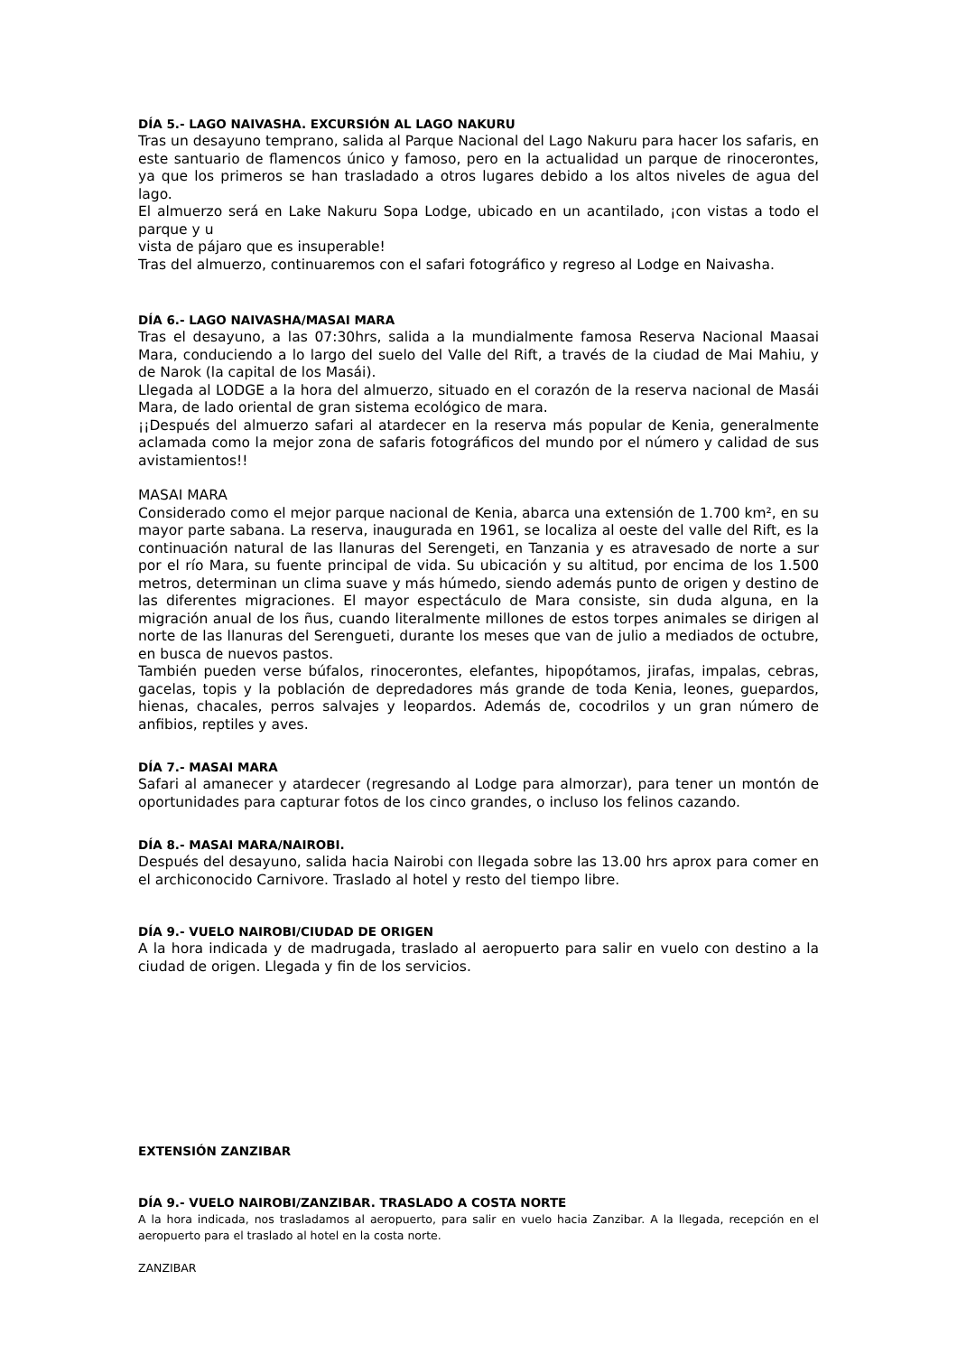DÍA 5.- LAGO NAIVASHA. EXCURSIÓN AL LAGO NAKURU
Tras un desayuno temprano, salida al Parque Nacional del Lago Nakuru para hacer los safaris, en este santuario de flamencos único y famoso, pero en la actualidad un parque de rinocerontes, ya que los primeros se han trasladado a otros lugares debido a los altos niveles de agua del lago.
El almuerzo será en Lake Nakuru Sopa Lodge, ubicado en un acantilado, ¡con vistas a todo el parque y u
vista de pájaro que es insuperable!
Tras del almuerzo, continuaremos con el safari fotográfico y regreso al Lodge en Naivasha.
DÍA 6.- LAGO NAIVASHA/MASAI MARA
Tras el desayuno, a las 07:30hrs, salida a la mundialmente famosa Reserva Nacional Maasai Mara, conduciendo a lo largo del suelo del Valle del Rift, a través de la ciudad de Mai Mahiu, y de Narok (la capital de los Masái).
Llegada al LODGE a la hora del almuerzo, situado en el corazón de la reserva nacional de Masái Mara, de lado oriental de gran sistema ecológico de mara.
¡¡Después del almuerzo safari al atardecer en la reserva más popular de Kenia, generalmente aclamada como la mejor zona de safaris fotográficos del mundo por el número y calidad de sus avistamientos!!
MASAI MARA
Considerado como el mejor parque nacional de Kenia, abarca una extensión de 1.700 km², en su mayor parte sabana. La reserva, inaugurada en 1961, se localiza al oeste del valle del Rift, es la continuación natural de las llanuras del Serengeti, en Tanzania y es atravesado de norte a sur por el río Mara, su fuente principal de vida. Su ubicación y su altitud, por encima de los 1.500 metros, determinan un clima suave y más húmedo, siendo además punto de origen y destino de las diferentes migraciones. El mayor espectáculo de Mara consiste, sin duda alguna, en la migración anual de los ñus, cuando literalmente millones de estos torpes animales se dirigen al norte de las llanuras del Serengueti, durante los meses que van de julio a mediados de octubre, en busca de nuevos pastos.
También pueden verse búfalos, rinocerontes, elefantes, hipopótamos, jirafas, impalas, cebras, gacelas, topis y la población de depredadores más grande de toda Kenia, leones, guepardos, hienas, chacales, perros salvajes y leopardos. Además de, cocodrilos y un gran número de anfibios, reptiles y aves.
DÍA 7.- MASAI MARA
Safari al amanecer y atardecer (regresando al Lodge para almorzar), para tener un montón de oportunidades para capturar fotos de los cinco grandes, o incluso los felinos cazando.
DÍA 8.- MASAI MARA/NAIROBI.
Después del desayuno, salida hacia Nairobi con llegada sobre las 13.00 hrs aprox para comer en el archiconocido Carnivore. Traslado al hotel y resto del tiempo libre.
DÍA 9.- VUELO NAIROBI/CIUDAD DE ORIGEN
A la hora indicada y de madrugada, traslado al aeropuerto para salir en vuelo con destino a la ciudad de origen. Llegada y fin de los servicios.
EXTENSIÓN ZANZIBAR
DÍA 9.- VUELO NAIROBI/ZANZIBAR. TRASLADO A COSTA NORTE
A la hora indicada, nos trasladamos al aeropuerto, para salir en vuelo hacia Zanzibar. A la llegada, recepción en el aeropuerto para el traslado al hotel en la costa norte.
ZANZIBAR